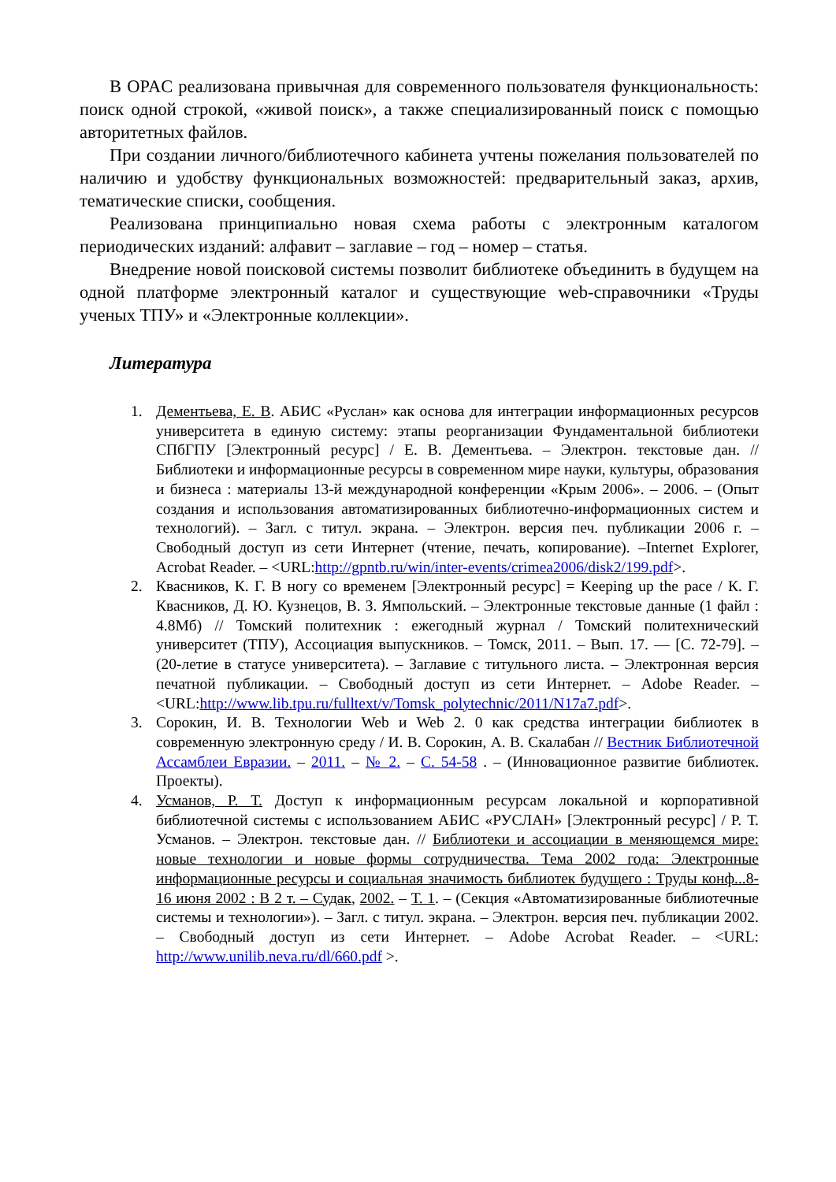В OPAC реализована привычная для современного пользователя функцио­нальность: поиск одной строкой, «живой поиск», а также специализированный поиск с помощью авторитетных файлов.
При создании личного/библиотечного кабинета учтены пожелания пользо­вателей по наличию и удобству функциональных возможностей: предваритель­ный заказ, архив, тематические списки, сообщения.
Реализована принципиально новая схема работы с электронным каталогом периодических изданий: алфавит – заглавие – год – номер – статья.
Внедрение новой поисковой системы позволит библиотеке объединить в будущем на одной платформе электронный каталог и существующие web-справочники «Труды ученых ТПУ» и «Электронные коллекции».
Литература
1. Дементьева, Е. В. АБИС «Руслан» как основа для интеграции информационных ресурсов университета в единую систему: этапы реорганизации Фундаментальной библиотеки СПбГПУ [Электронный ресурс] / Е. В. Дементьева. – Электрон. тек­стовые дан. // Библиотеки и информационные ресурсы в современном мире науки, культуры, образования и бизнеса : материалы 13-й международной конференции «Крым 2006». – 2006. – (Опыт создания и использования автоматизированных библиотечно-информационных систем и технологий). – Загл. с титул. экрана. – Электрон. версия печ. публикации 2006 г. – Свободный доступ из сети Интернет (чтение, печать, копирование). –Internet Explorer, Acrobat Reader. – <URL:http://gpntb.ru/win/inter-events/crimea2006/disk2/199.pdf>.
2. Квасников, К. Г. В ногу со временем [Электронный ресурс] = Keeping up the pace / К. Г. Квасников, Д. Ю. Кузнецов, В. З. Ямпольский. – Электронные текстовые данные (1 файл : 4.8Мб) // Томский политехник : ежегодный журнал / Томский политехнический университет (ТПУ), Ассоциация выпускников. – Томск, 2011. – Вып. 17. — [С. 72-79]. – (20-летие в статусе университета). – Заглавие с титульно­го листа. – Электронная версия печатной публикации. – Свободный доступ из сети Интернет. – Adobe Reader. – <URL:http://www.lib.tpu.ru/fulltext/v/Tomsk_polytechnic/2011/N17a7.pdf>.
3. Сорокин, И. В. Технологии Web и Web 2. 0 как средства интеграции библиотек в современную электронную среду / И. В. Сорокин, А. В. Скалабан // Вестник Биб­лиотечной Ассамблеи Евразии. – 2011. – № 2. – С. 54-58 . – (Инновационное раз­витие библиотек. Проекты).
4. Усманов, Р. Т. Доступ к информационным ресурсам локальной и корпоративной библиотечной системы с использованием АБИС «РУСЛАН» [Электронный ре­сурс] / Р. Т. Усманов. – Электрон. текстовые дан. // Библиотеки и ассоциации в меняющемся мире: новые технологии и новые формы сотрудничества. Тема 2002 года: Электронные информационные ресурсы и социальная значимость библиотек будущего : Труды конф...8-16 июня 2002 : В 2 т. – Судак, 2002. – Т. 1. – (Секция «Автоматизированные библиотечные системы и технологии»). – Загл. с титул. эк­рана. – Электрон. версия печ. публикации 2002. – Свободный доступ из сети Ин­тернет. – Adobe Acrobat Reader. – <URL: http://www.unilib.neva.ru/dl/660.pdf >.